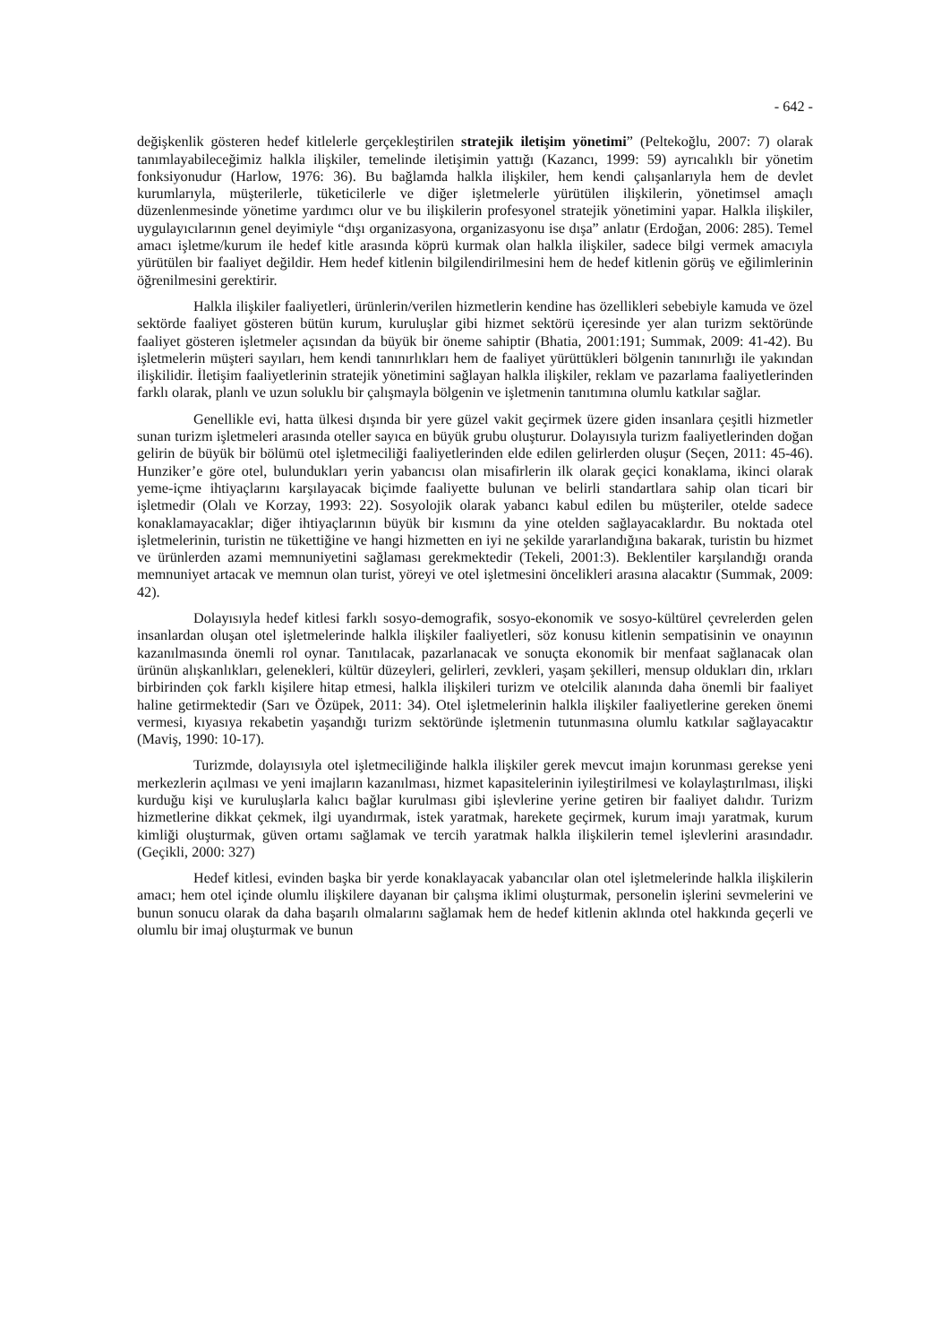- 642 -
değişkenlik gösteren hedef kitlelerle gerçekleştirilen stratejik iletişim yönetimi” (Peltekoğlu, 2007: 7) olarak tanımlayabileceğimiz halkla ilişkiler, temelinde iletişimin yattığı (Kazancı, 1999: 59) ayrıcalıklı bir yönetim fonksiyonudur (Harlow, 1976: 36). Bu bağlamda halkla ilişkiler, hem kendi çalışanlarıyla hem de devlet kurumlarıyla, müşterilerle, tüketicilerle ve diğer işletmelerle yürütülen ilişkilerin, yönetimsel amaçlı düzenlenmesinde yönetime yardımcı olur ve bu ilişkilerin profesyonel stratejik yönetimini yapar. Halkla ilişkiler, uygulayıcılarının genel deyimiyle “dışı organizasyona, organizasyonu ise dışa” anlatır (Erdoğan, 2006: 285). Temel amacı işletme/kurum ile hedef kitle arasında köprü kurmak olan halkla ilişkiler, sadece bilgi vermek amacıyla yürütülen bir faaliyet değildir. Hem hedef kitlenin bilgilendirilmesini hem de hedef kitlenin görüş ve eğilimlerinin öğrenilmesini gerektirir.
Halkla ilişkiler faaliyetleri, ürünlerin/verilen hizmetlerin kendine has özellikleri sebebiyle kamuda ve özel sektörde faaliyet gösteren bütün kurum, kuruluşlar gibi hizmet sektörü içeresinde yer alan turizm sektöründe faaliyet gösteren işletmeler açısından da büyük bir öneme sahiptir (Bhatia, 2001:191; Summak, 2009: 41-42). Bu işletmelerin müşteri sayıları, hem kendi tanınırlıkları hem de faaliyet yürüttükleri bölgenin tanınırlığı ile yakından ilişkilidir. İletişim faaliyetlerinin stratejik yönetimini sağlayan halkla ilişkiler, reklam ve pazarlama faaliyetlerinden farklı olarak, planlı ve uzun soluklu bir çalışmayla bölgenin ve işletmenin tanıtımına olumlu katkılar sağlar.
Genellikle evi, hatta ülkesi dışında bir yere güzel vakit geçirmek üzere giden insanlara çeşitli hizmetler sunan turizm işletmeleri arasında oteller sayıca en büyük grubu oluşturur. Dolayısıyla turizm faaliyetlerinden doğan gelirin de büyük bir bölümü otel işletmeciliği faaliyetlerinden elde edilen gelirlerden oluşur (Seçen, 2011: 45-46). Hunziker’e göre otel, bulundukları yerin yabancısı olan misafirlerin ilk olarak geçici konaklama, ikinci olarak yeme-içme ihtiyaçlarını karşılayacak biçimde faaliyette bulunan ve belirli standartlara sahip olan ticari bir işletmedir (Olalı ve Korzay, 1993: 22). Sosyolojik olarak yabancı kabul edilen bu müşteriler, otelde sadece konaklamayacaklar; diğer ihtiyaçlarının büyük bir kısmını da yine otelden sağlayacaklardır. Bu noktada otel işletmelerinin, turistin ne tükettiğine ve hangi hizmetten en iyi ne şekilde yararlandığına bakarak, turistin bu hizmet ve ürünlerden azami memnuniyetini sağlaması gerekmektedir (Tekeli, 2001:3). Beklentiler karşılandığı oranda memnuniyet artacak ve memnun olan turist, yöreyi ve otel işletmesini öncelikleri arasına alacaktır (Summak, 2009: 42).
Dolayısıyla hedef kitlesi farklı sosyo-demografik, sosyo-ekonomik ve sosyo-kültürel çevrelerden gelen insanlardan oluşan otel işletmelerinde halkla ilişkiler faaliyetleri, söz konusu kitlenin sempatisinin ve onayının kazanılmasında önemli rol oynar. Tanıtılacak, pazarlanacak ve sonuçta ekonomik bir menfaat sağlanacak olan ürünün alışkanlıkları, gelenekleri, kültür düzeyleri, gelirleri, zevkleri, yaşam şekilleri, mensup oldukları din, ırkları birbirinden çok farklı kişilere hitap etmesi, halkla ilişkileri turizm ve otelcilik alanında daha önemli bir faaliyet haline getirmektedir (Sarı ve Özüpek, 2011: 34). Otel işletmelerinin halkla ilişkiler faaliyetlerine gereken önemi vermesi, kıyasıya rekabetin yaşandığı turizm sektöründe işletmenin tutunmasına olumlu katkılar sağlayacaktır (Maviş, 1990: 10-17).
Turizmde, dolayısıyla otel işletmeciliğinde halkla ilişkiler gerek mevcut imajın korunması gerekse yeni merkezlerin açılması ve yeni imajların kazanılması, hizmet kapasitelerinin iyileştirilmesi ve kolaylaştırılması, ilişki kurduğu kişi ve kuruluşlarla kalıcı bağlar kurulması gibi işlevlerine yerine getiren bir faaliyet dalıdır. Turizm hizmetlerine dikkat çekmek, ilgi uyandırmak, istek yaratmak, harekete geçirmek, kurum imajı yaratmak, kurum kimliği oluşturmak, güven ortamı sağlamak ve tercih yaratmak halkla ilişkilerin temel işlevlerini arasındadır. (Geçikli, 2000: 327)
Hedef kitlesi, evinden başka bir yerde konaklayacak yabancılar olan otel işletmelerinde halkla ilişkilerin amacı; hem otel içinde olumlu ilişkilere dayanan bir çalışma iklimi oluşturmak, personelin işlerini sevmelerini ve bunun sonucu olarak da daha başarılı olmalarını sağlamak hem de hedef kitlenin aklında otel hakkında geçerli ve olumlu bir imaj oluşturmak ve bunun